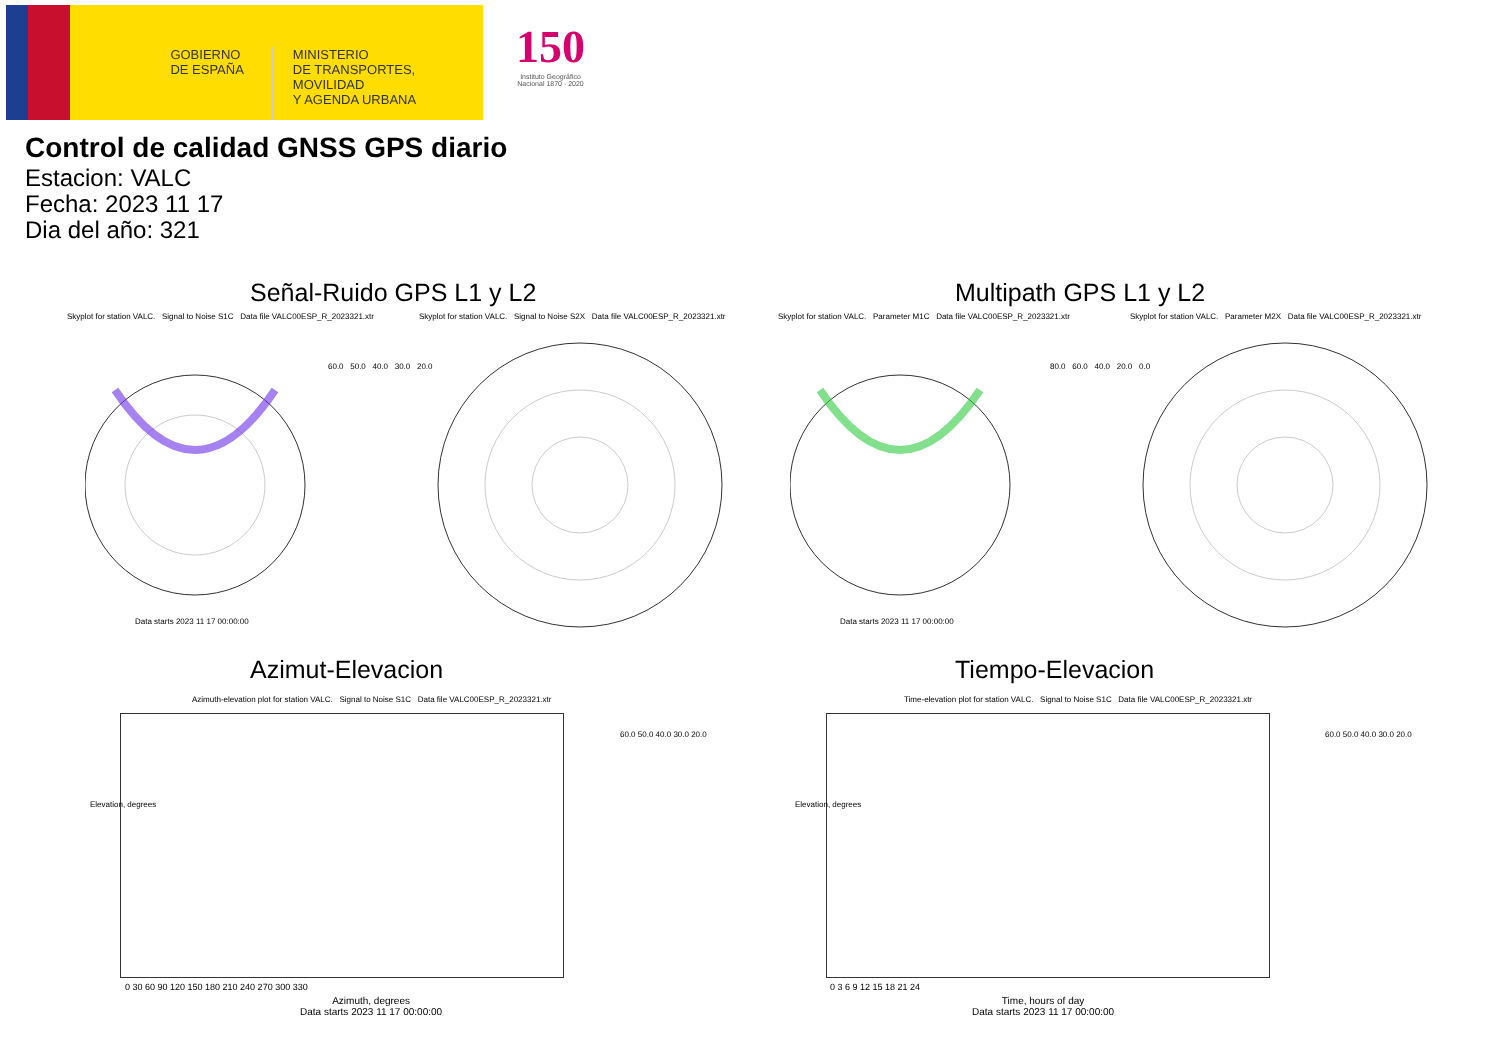GOBIERNO
DE ESPAÑA
MINISTERIO
DE TRANSPORTES, MOVILIDAD
Y AGENDA URBANA
150
Instituto Geográfico
Nacional 1870 · 2020
Control de calidad GNSS GPS diario
Estacion: VALC
Fecha: 2023 11 17
Dia del año: 321
Señal-Ruido GPS L1 y L2 Multipath GPS L1 y L2
Skyplot for station VALC. Signal to Noise S1C Data file VALC00ESP_R_2023321.xtr
Skyplot for station VALC. Signal to Noise S2X Data file VALC00ESP_R_2023321.xtr
Skyplot for station VALC. Parameter M1C Data file VALC00ESP_R_2023321.xtr
Skyplot for station VALC. Parameter M2X Data file VALC00ESP_R_2023321.xtr
Data starts 2023 11 17 00:00:00
Data starts 2023 11 17 00:00:00
60.0 50.0 40.0 30.0 20.0
80.0 60.0 40.0 20.0 0.0
Azimut-Elevacion Tiempo-Elevacion
Azimuth-elevation plot for station VALC. Signal to Noise S1C Data file VALC00ESP_R_2023321.xtr
Time-elevation plot for station VALC. Signal to Noise S1C Data file VALC00ESP_R_2023321.xtr
0 30 60 90 120 150 180 210 240 270 300 330
Azimuth, degrees
Data starts 2023 11 17 00:00:00
Elevation, degrees
0 3 6 9 12 15 18 21 24
Time, hours of day
Data starts 2023 11 17 00:00:00
Elevation, degrees
60.0 50.0 40.0 30.0 20.0 60.0 50.0 40.0 30.0 20.0